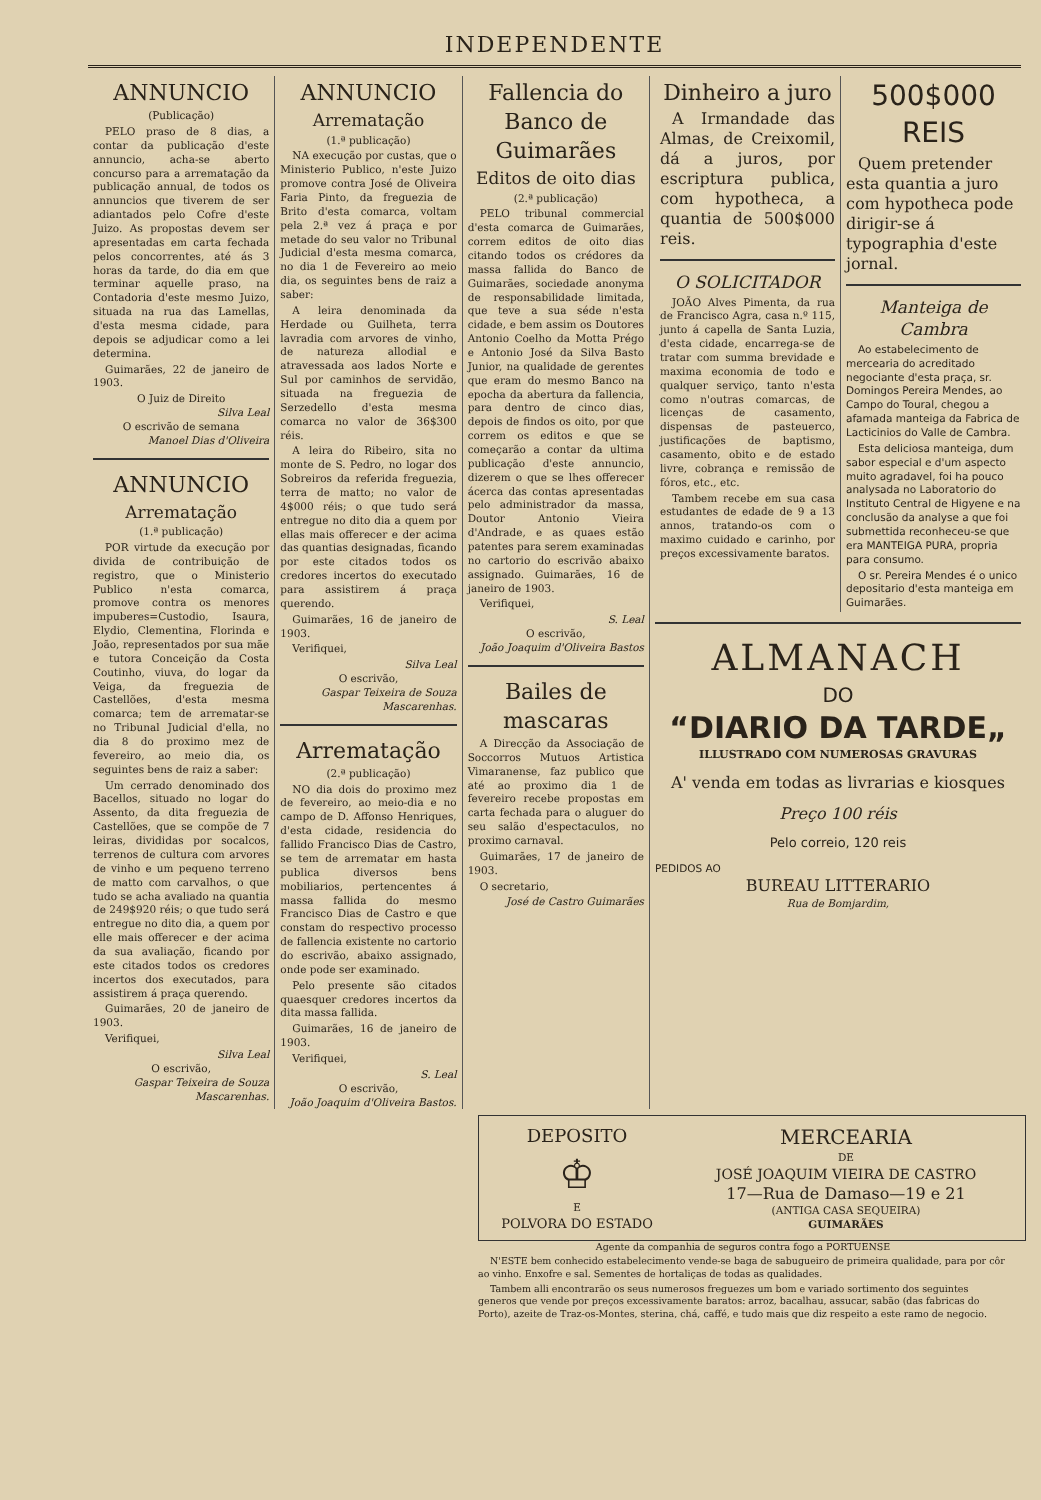INDEPENDENTE
ANNUNCIO
(Publicação)
PELO praso de 8 dias, a contar da publicação d'este annuncio, acha-se aberto concurso para a arrematação da publicação annual, de todos os annuncios que tiverem de ser adiantados pelo Cofre d'este Juizo. As propostas devem ser apresentadas em carta fechada pelos concorrentes, até ás 3 horas da tarde, do dia em que terminar aquelle praso, na Contadoria d'este mesmo Juizo, situada na rua das Lamellas, d'esta mesma cidade, para depois se adjudicar como a lei determina.
Guimarães, 22 de janeiro de 1903.
O Juiz de Direito
Silva Leal
O escrivão de semana
Manoel Dias d'Oliveira
ANNUNCIO
Arrematação
(1.ª publicação)
POR virtude da execução por divida de contribuição de registro, que o Ministerio Publico n'esta comarca, promove contra os menores impuberes=Custodio, Isaura, Elydio, Clementina, Florinda e João, representados por sua mãe e tutora Conceição da Costa Coutinho, viuva, do logar da Veiga, da freguezia de Castellões, d'esta mesma comarca; tem de arrematar-se no Tribunal Judicial d'ella, no dia 8 do proximo mez de fevereiro, ao meio dia, os seguintes bens de raiz a saber:
Um cerrado denominado dos Bacellos, situado no logar do Assento, da dita freguezia de Castellões, que se compõe de 7 leiras, divididas por socalcos, terrenos de cultura com arvores de vinho e um pequeno terreno de matto com carvalhos, o que tudo se acha avaliado na quantia de 249$920 réis; o que tudo será entregue no dito dia, a quem por elle mais offerecer e der acima da sua avaliação, ficando por este citados todos os credores incertos dos executados, para assistirem á praça querendo.
Guimarães, 20 de janeiro de 1903.
Verifiquei,
Silva Leal
O escrivão,
Gaspar Teixeira de Souza Mascarenhas.
ANNUNCIO
Arrematação
(1.ª publicação)
NA execução por custas, que o Ministerio Publico, n'este Juizo promove contra José de Oliveira Faria Pinto, da freguezia de Brito d'esta comarca, voltam pela 2.ª vez á praça e por metade do seu valor no Tribunal Judicial d'esta mesma comarca, no dia 1 de Fevereiro ao meio dia, os seguintes bens de raiz a saber:
A leira denominada da Herdade ou Guilheta, terra lavradia com arvores de vinho, de natureza allodial e atravessada aos lados Norte e Sul por caminhos de servidão, situada na freguezia de Serzedello d'esta mesma comarca no valor de 36$300 réis.
A leira do Ribeiro, sita no monte de S. Pedro, no logar dos Sobreiros da referida freguezia, terra de matto; no valor de 4$000 réis; o que tudo será entregue no dito dia a quem por ellas mais offerecer e der acima das quantias designadas, ficando por este citados todos os credores incertos do executado para assistirem á praça querendo.
Guimarães, 16 de janeiro de 1903.
Verifiquei,
Silva Leal
O escrivão,
Gaspar Teixeira de Souza Mascarenhas.
Arrematação
(2.ª publicação)
NO dia dois do proximo mez de fevereiro, ao meio-dia e no campo de D. Affonso Henriques, d'esta cidade, residencia do fallido Francisco Dias de Castro, se tem de arrematar em hasta publica diversos bens mobiliarios, pertencentes á massa fallida do mesmo Francisco Dias de Castro e que constam do respectivo processo de fallencia existente no cartorio do escrivão, abaixo assignado, onde pode ser examinado.
Pelo presente são citados quaesquer credores incertos da dita massa fallida.
Guimarães, 16 de janeiro de 1903.
Verifiquei,
S. Leal
O escrivão,
João Joaquim d'Oliveira Bastos.
Fallencia do Banco de Guimarães
Editos de oito dias
(2.ª publicação)
PELO tribunal commercial d'esta comarca de Guimarães, correm editos de oito dias citando todos os crédores da massa fallida do Banco de Guimarães, sociedade anonyma de responsabilidade limitada, que teve a sua séde n'esta cidade, e bem assim os Doutores Antonio Coelho da Motta Prégo e Antonio José da Silva Basto Junior, na qualidade de gerentes que eram do mesmo Banco na epocha da abertura da fallencia, para dentro de cinco dias, depois de findos os oito, por que correm os editos e que se começarão a contar da ultima publicação d'este annuncio, dizerem o que se lhes offerecer ácerca das contas apresentadas pelo administrador da massa, Doutor Antonio Vieira d'Andrade, e as quaes estão patentes para serem examinadas no cartorio do escrivão abaixo assignado. Guimarães, 16 de janeiro de 1903.
Verifiquei,
S. Leal
O escrivão,
João Joaquim d'Oliveira Bastos
Bailes de mascaras
A Direcção da Associação de Soccorros Mutuos Artistica Vimaranense, faz publico que até ao proximo dia 1 de fevereiro recebe propostas em carta fechada para o aluguer do seu salão d'espectaculos, no proximo carnaval.
Guimarães, 17 de janeiro de 1903.
O secretario,
José de Castro Guimarães
Dinheiro a juro
A Irmandade das Almas, de Creixomil, dá a juros, por escriptura publica, com hypotheca, a quantia de 500$000 reis.
O SOLICITADOR
JOÃO Alves Pimenta, da rua de Francisco Agra, casa n.º 115, junto á capella de Santa Luzia, d'esta cidade, encarrega-se de tratar com summa brevidade e maxima economia de todo e qualquer serviço, tanto n'esta como n'outras comarcas, de licenças de casamento, dispensas de pasteuerco, justificações de baptismo, casamento, obito e de estado livre, cobrança e remissão de fóros, etc., etc.
Tambem recebe em sua casa estudantes de edade de 9 a 13 annos, tratando-os com o maximo cuidado e carinho, por preços excessivamente baratos.
500$000 REIS
Quem pretender esta quantia a juro com hypotheca pode dirigir-se á typographia d'este jornal.
Manteiga de Cambra
Ao estabelecimento de mercearia do acreditado negociante d'esta praça, sr. Domingos Pereira Mendes, ao Campo do Toural, chegou a afamada manteiga da Fabrica de Lacticinios do Valle de Cambra.
Esta deliciosa manteiga, dum sabor especial e d'um aspecto muito agradavel, foi ha pouco analysada no Laboratorio do Instituto Central de Higyene e na conclusão da analyse a que foi submettida reconheceu-se que era MANTEIGA PURA, propria para consumo.
O sr. Pereira Mendes é o unico depositario d'esta manteiga em Guimarães.
ALMANACH
DO
“DIARIO DA TARDE„
ILLUSTRADO COM NUMEROSAS GRAVURAS
A' venda em todas as livrarias e kiosques
Preço 100 réis
Pelo correio, 120 reis
PEDIDOS AO
BUREAU LITTERARIO
Rua de Bomjardim,
DEPOSITO
♔
E
POLVORA DO ESTADO
MERCEARIA
DE
JOSÉ JOAQUIM VIEIRA DE CASTRO
17—Rua de Damaso—19 e 21
(ANTIGA CASA SEQUEIRA)
GUIMARÃES
Agente da companhia de seguros contra fogo a PORTUENSE
N'ESTE bem conhecido estabelecimento vende-se baga de sabugueiro de primeira qualidade, para por côr ao vinho. Enxofre e sal. Sementes de hortaliças de todas as qualidades.
Tambem alli encontrarão os seus numerosos freguezes um bom e variado sortimento dos seguintes generos que vende por preços excessivamente baratos: arroz, bacalhau, assucar, sabão (das fabricas do Porto), azeite de Traz-os-Montes, sterina, chá, caffé, e tudo mais que diz respeito a este ramo de negocio.